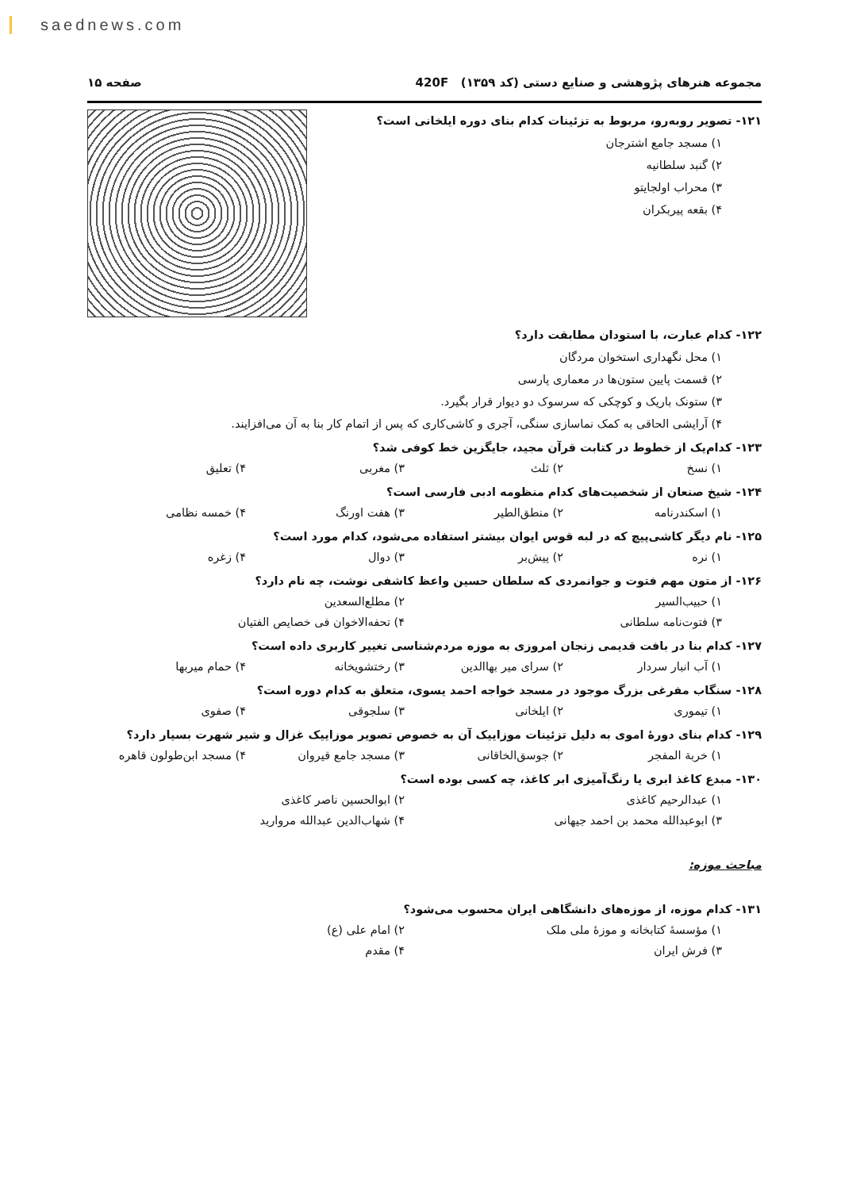saednews.com
مجموعه هنرهای پژوهشی و صنایع دستی (کد ۱۳۵۹) 420F صفحه ۱۵
۱۲۱- تصویر روبه‌رو، مربوط به تزئینات کدام بنای دوره ایلخانی است؟
۱) مسجد جامع اشترجان
۲) گنبد سلطانیه
۳) محراب اولجایتو
۴) بقعه پیربکران
۱۲۲- کدام عبارت، با استودان مطابقت دارد؟
۱) محل نگهداری استخوان مردگان
۲) قسمت پایین ستون‌ها در معماری پارسی
۳) ستونک باریک و کوچکی که سرسوک دو دیوار قرار بگیرد.
۴) آرایشی الحاقی به کمک نماسازی سنگی، آجری و کاشی‌کاری که پس از اتمام کار بنا به آن می‌افزایند.
۱۲۳- کدام‌یک از خطوط در کتابت قرآن مجید، جایگزین خط کوفی شد؟
۱) نسخ ۲) ثلث ۳) مغربی ۴) تعلیق
۱۲۴- شیخ صنعان از شخصیت‌های کدام منظومه ادبی فارسی است؟
۱) اسکندرنامه ۲) منطق‌الطیر ۳) هفت اورنگ ۴) خمسه نظامی
۱۲۵- نام دیگر کاشی‌پیچ که در لبه قوس ایوان بیشتر استفاده می‌شود، کدام مورد است؟
۱) نره ۲) پیش‌بر ۳) دوال ۴) زغره
۱۲۶- از متون مهم فتوت و جوانمردی که سلطان حسین واعظ کاشفی نوشت، چه نام دارد؟
۱) حبیب‌السیر ۲) مطلع‌السعدین
۳) فتوت‌نامه سلطانی ۴) تحفه‌الاخوان فی خصایص الفتیان
۱۲۷- کدام بنا در بافت قدیمی زنجان امروزی به موزه مردم‌شناسی تغییر کاربری داده است؟
۱) آب انبار سردار ۲) سرای میر بهاالدین ۳) رختشویخانه ۴) حمام میربها
۱۲۸- سنگاب مفرغی بزرگ موجود در مسجد خواجه احمد یسوی، متعلق به کدام دوره است؟
۱) تیموری ۲) ایلخانی ۳) سلجوقی ۴) صفوی
۱۲۹- کدام بنای دورهٔ اموی به دلیل تزئینات موزاییک آن به خصوص تصویر موزاییک غزال و شیر شهرت بسیار دارد؟
۱) خربة المفجر ۲) جوسق‌الخاقانی ۳) مسجد جامع قیروان ۴) مسجد ابن‌طولون قاهره
۱۳۰- مبدع کاغذ ابری یا رنگ‌آمیزی ابر کاغذ، چه کسی بوده است؟
۱) عبدالرحیم کاغذی ۲) ابوالحسین ناصر کاغذی
۳) ابوعبدالله محمد بن احمد جیهانی ۴) شهاب‌الدین عبدالله مروارید
مباحث موزه:
۱۳۱- کدام موزه، از موزه‌های دانشگاهی ایران محسوب می‌شود؟
۱) مؤسسهٔ کتابخانه و موزهٔ ملی ملک ۲) امام علی (ع)
۳) فرش ایران ۴) مقدم